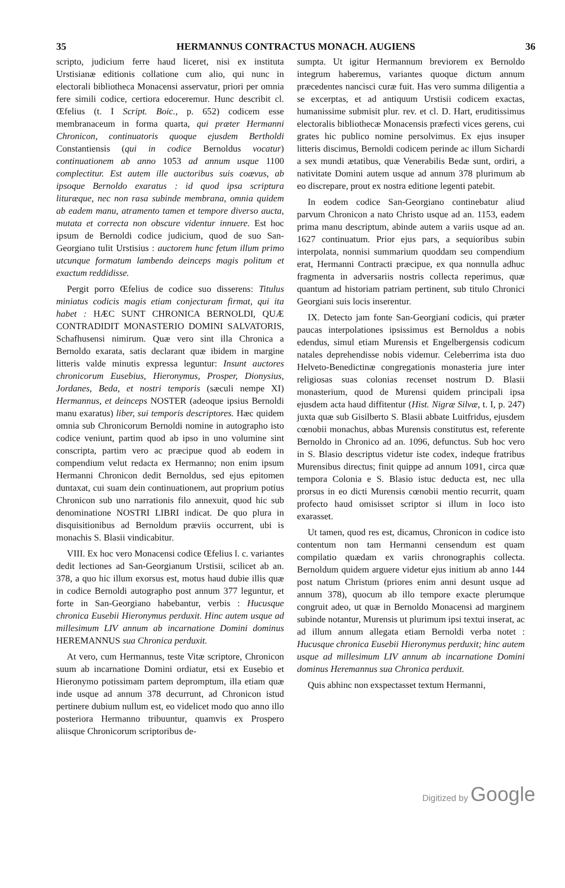35 HERMANNUS CONTRACTUS MONACH. AUGIENS 36
scripto, judicium ferre haud liceret, nisi ex instituta Urstisianæ editionis collatione cum alio, qui nunc in electorali bibliotheca Monacensi asservatur, priori per omnia fere simili codice, certiora edoceremur. Hunc describit cl. Œfelius (t. I Script. Boic., p. 652) codicem esse membranaceum in forma quarta, qui præter Hermanni Chronicon, continuatoris quoque ejusdem Bertholdi Constantiensis (qui in codice Bernoldus vocatur) continuationem ab anno 1053 ad annum usque 1100 complectitur. Est autem ille auctoribus suis coævus, ab ipsoque Bernoldo exaratus : id quod ipsa scriptura lituræque, nec non rasa subinde membrana, omnia quidem ab eadem manu, atramento tamen et tempore diverso aucta, mutata et correcta non obscure videntur innuere. Est hoc ipsum de Bernoldi codice judicium, quod de suo San-Georgiano tulit Urstisius : auctorem hunc fetum illum primo utcunque formatum lambendo deinceps magis politum et exactum reddidisse.
Pergit porro Œfelius de codice suo disserens: Titulus miniatus codicis magis etiam conjecturam firmat, qui ita habet : HÆC SUNT CHRONICA BERNOLDI, QUÆ CONTRADIDIT MONASTERIO DOMINI SALVATORIS, Schafhusensi nimirum. Quæ vero sint illa Chronica a Bernoldo exarata, satis declarant quæ ibidem in margine litteris valde minutis expressa leguntur: Insunt auctores chronicorum Eusebius, Hieronymus, Prosper, Dionysius, Jordanes, Beda, et nostri temporis (sæculi nempe XI) Hermannus, et deinceps NOSTER (adeoque ipsius Bernoldi manu exaratus) liber, sui temporis descriptores. Hæc quidem omnia sub Chronicorum Bernoldi nomine in autographo isto codice veniunt, partim quod ab ipso in uno volumine sint conscripta, partim vero ac præcipue quod ab eodem in compendium velut redacta ex Hermanno; non enim ipsum Hermanni Chronicon dedit Bernoldus, sed ejus epitomen duntaxat, cui suam dein continuationem, aut proprium potius Chronicon sub uno narrationis filo annexuit, quod hic sub denominatione NOSTRI LIBRI indicat. De quo plura in disquisitionibus ad Bernoldum præviis occurrent, ubi is monachis S. Blasii vindicabitur.
VIII. Ex hoc vero Monacensi codice Œfelius l. c. variantes dedit lectiones ad San-Georgianum Urstisii, scilicet ab an. 378, a quo hic illum exorsus est, motus haud dubie illis quæ in codice Bernoldi autographo post annum 377 leguntur, et forte in San-Georgiano habebantur, verbis : Hucusque chronica Eusebii Hieronymus perduxit. Hinc autem usque ad millesimum LIV annum ab incarnatione Domini dominus HEREMANNUS sua Chronica perduxit.
At vero, cum Hermannus, teste Vitæ scriptore, Chronicon suum ab incarnatione Domini ordiatur, etsi ex Eusebio et Hieronymo potissimam partem depromptum, illa etiam quæ inde usque ad annum 378 decurrunt, ad Chronicon istud pertinere dubium nullum est, eo videlicet modo quo anno illo posteriora Hermanno tribuuntur, quamvis ex Prospero aliisque Chronicorum scriptoribus de-
sumpta. Ut igitur Hermannum breviorem ex Bernoldo integrum haberemus, variantes quoque dictum annum præcedentes nancisci curæ fuit. Has vero summa diligentia a se excerptas, et ad antiquum Urstisii codicem exactas, humanissime submisit plur. rev. et cl. D. Hart, eruditissimus electoralis bibliothecæ Monacensis præfecti vices gerens, cui grates hic publico nomine persolvimus. Ex ejus insuper litteris discimus, Bernoldi codicem perinde ac illum Sichardi a sex mundi ætatibus, quæ Venerabilis Bedæ sunt, ordiri, a nativitate Domini autem usque ad annum 378 plurimum ab eo discrepare, prout ex nostra editione legenti patebit.
In eodem codice San-Georgiano continebatur aliud parvum Chronicon a nato Christo usque ad an. 1153, eadem prima manu descriptum, abinde autem a variis usque ad an. 1627 continuatum. Prior ejus pars, a sequioribus subin interpolata, nonnisi summarium quoddam seu compendium erat, Hermanni Contracti præcipue, ex qua nonnulla adhuc fragmenta in adversariis nostris collecta reperimus, quæ quantum ad historiam patriam pertinent, sub titulo Chronici Georgiani suis locis inserentur.
IX. Detecto jam fonte San-Georgiani codicis, qui præter paucas interpolationes ipsissimus est Bernoldus a nobis edendus, simul etiam Murensis et Engelbergensis codicum natales deprehendisse nobis videmur. Celeberrima ista duo Helveto-Benedictinæ congregationis monasteria jure inter religiosas suas colonias recenset nostrum D. Blasii monasterium, quod de Murensi quidem principali ipsa ejusdem acta haud diffitentur (Hist. Nigræ Silvæ, t. I, p. 247) juxta quæ sub Gisilberto S. Blasii abbate Luitfridus, ejusdem cœnobii monachus, abbas Murensis constitutus est, referente Bernoldo in Chronico ad an. 1096, defunctus. Sub hoc vero in S. Blasio descriptus videtur iste codex, indeque fratribus Murensibus directus; finit quippe ad annum 1091, circa quæ tempora Colonia e S. Blasio istuc deducta est, nec ulla prorsus in eo dicti Murensis cœnobii mentio recurrit, quam profecto haud omisisset scriptor si illum in loco isto exarasset.
Ut tamen, quod res est, dicamus, Chronicon in codice isto contentum non tam Hermanni censendum est quam compilatio quædam ex variis chronographis collecta. Bernoldum quidem arguere videtur ejus initium ab anno 144 post natum Christum (priores enim anni desunt usque ad annum 378), quocum ab illo tempore exacte plerumque congruit adeo, ut quæ in Bernoldo Monacensi ad marginem subinde notantur, Murensis ut plurimum ipsi textui inserat, ac ad illum annum allegata etiam Bernoldi verba notet : Hucusque chronica Eusebii Hieronymus perduxit; hinc autem usque ad millesimum LIV annum ab incarnatione Domini dominus Heremannus sua Chronica perduxit.
Quis abhinc non exspectasset textum Hermanni,
Digitized by Google